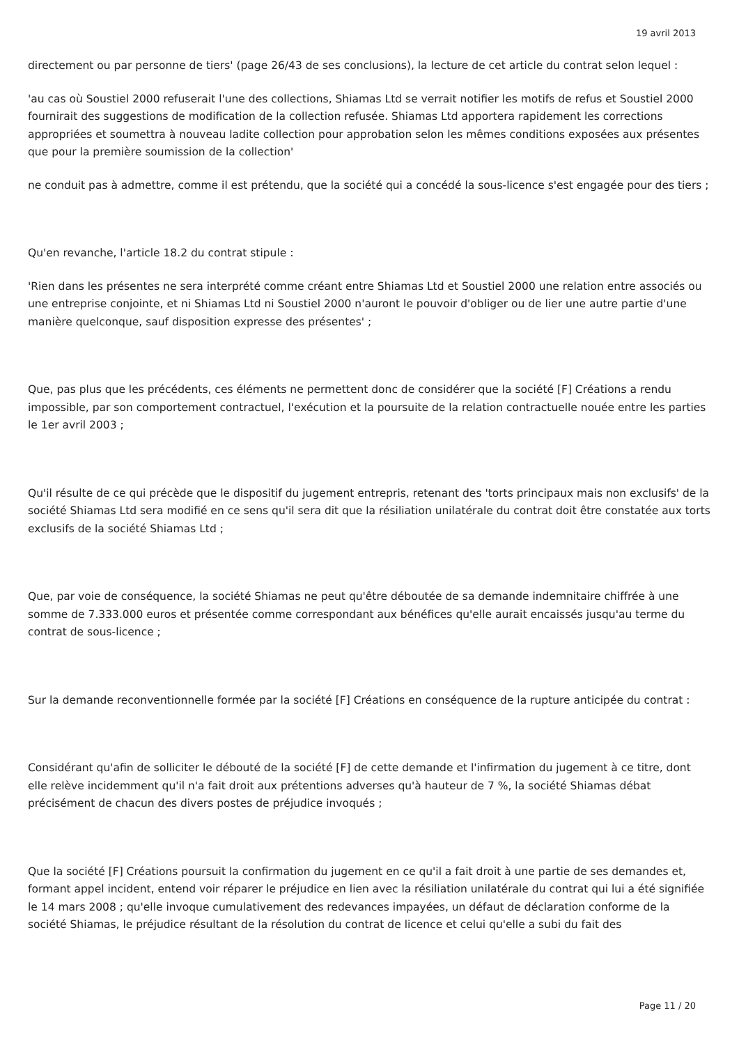19 avril 2013
directement ou par personne de tiers' (page 26/43 de ses conclusions), la lecture de cet article du contrat selon lequel :
'au cas où Soustiel 2000 refuserait l'une des collections, Shiamas Ltd se verrait notifier les motifs de refus et Soustiel 2000 fournirait des suggestions de modification de la collection refusée. Shiamas Ltd apportera rapidement les corrections appropriées et soumettra à nouveau ladite collection pour approbation selon les mêmes conditions exposées aux présentes que pour la première soumission de la collection'
ne conduit pas à admettre, comme il est prétendu, que la société qui a concédé la sous-licence s'est engagée pour des tiers ;
Qu'en revanche, l'article 18.2 du contrat stipule :
'Rien dans les présentes ne sera interprété comme créant entre Shiamas Ltd et Soustiel 2000 une relation entre associés ou une entreprise conjointe, et ni Shiamas Ltd ni Soustiel 2000 n'auront le pouvoir d'obliger ou de lier une autre partie d'une manière quelconque, sauf disposition expresse des présentes' ;
Que, pas plus que les précédents, ces éléments ne permettent donc de considérer que la société [F] Créations a rendu impossible, par son comportement contractuel, l'exécution et la poursuite de la relation contractuelle nouée entre les parties le 1er avril 2003 ;
Qu'il résulte de ce qui précède que le dispositif du jugement entrepris, retenant des 'torts principaux mais non exclusifs' de la société Shiamas Ltd sera modifié en ce sens qu'il sera dit que la résiliation unilatérale du contrat doit être constatée aux torts exclusifs de la société Shiamas Ltd ;
Que, par voie de conséquence, la société Shiamas ne peut qu'être déboutée de sa demande indemnitaire chiffrée à une somme de 7.333.000 euros et présentée comme correspondant aux bénéfices qu'elle aurait encaissés jusqu'au terme du contrat de sous-licence ;
Sur la demande reconventionnelle formée par la société [F] Créations en conséquence de la rupture anticipée du contrat :
Considérant qu'afin de solliciter le débouté de la société [F] de cette demande et l'infirmation du jugement à ce titre, dont elle relève incidemment qu'il n'a fait droit aux prétentions adverses qu'à hauteur de 7 %, la société Shiamas débat précisément de chacun des divers postes de préjudice invoqués ;
Que la société [F] Créations poursuit la confirmation du jugement en ce qu'il a fait droit à une partie de ses demandes et, formant appel incident, entend voir réparer le préjudice en lien avec la résiliation unilatérale du contrat qui lui a été signifiée le 14 mars 2008 ; qu'elle invoque cumulativement des redevances impayées, un défaut de déclaration conforme de la société Shiamas, le préjudice résultant de la résolution du contrat de licence et celui qu'elle a subi du fait des
Page 11 / 20